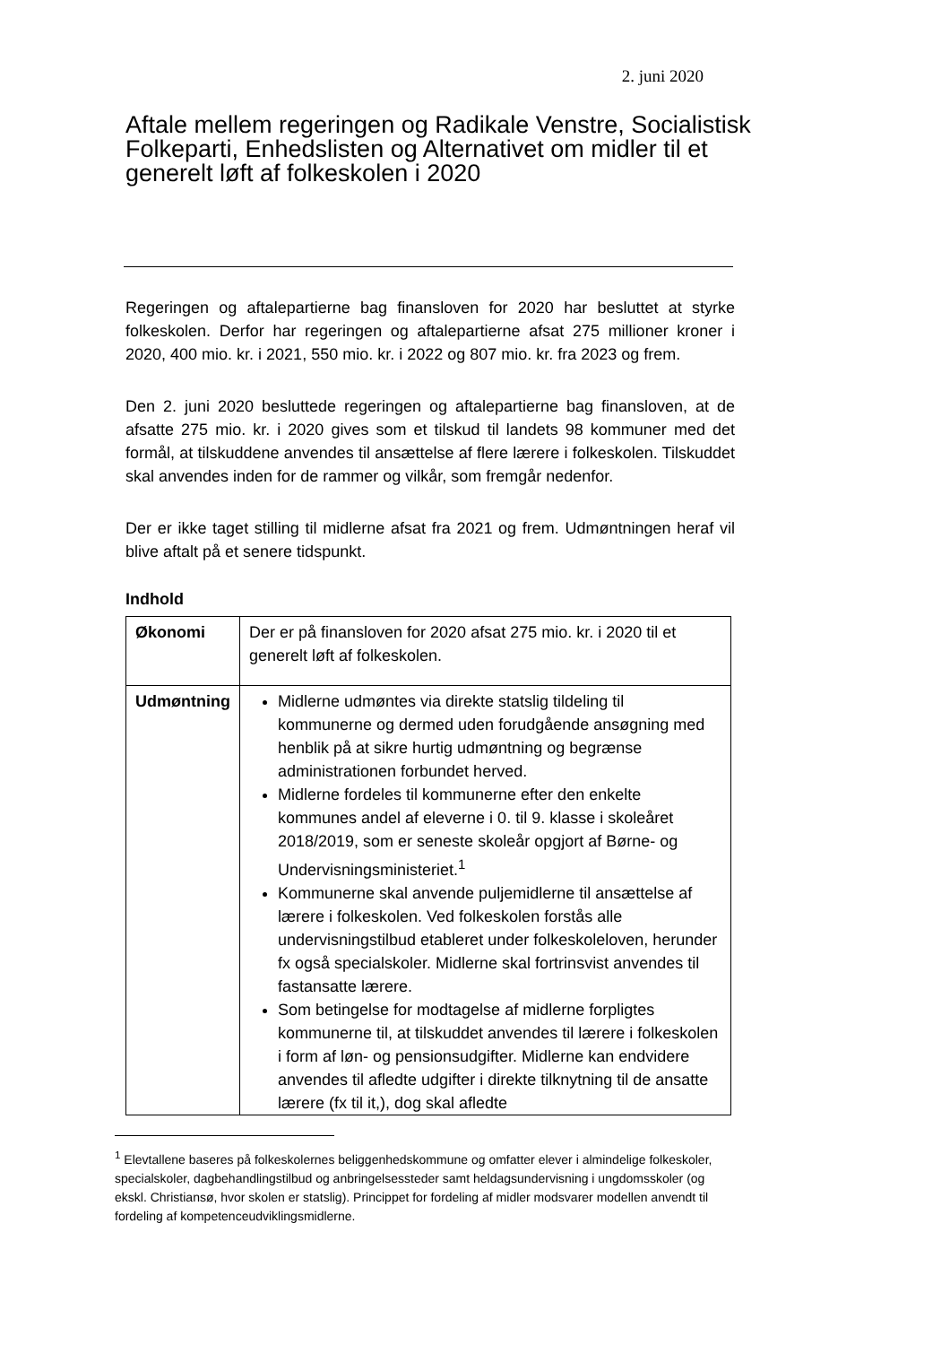2. juni 2020
Aftale mellem regeringen og Radikale Venstre, Socialistisk Folkeparti, Enhedslisten og Alternativet om midler til et generelt løft af folkeskolen i 2020
Regeringen og aftalepartierne bag finansloven for 2020 har besluttet at styrke folkeskolen. Derfor har regeringen og aftalepartierne afsat 275 millioner kroner i 2020, 400 mio. kr. i 2021, 550 mio. kr. i 2022 og 807 mio. kr. fra 2023 og frem.
Den 2. juni 2020 besluttede regeringen og aftalepartierne bag finansloven, at de afsatte 275 mio. kr. i 2020 gives som et tilskud til landets 98 kommuner med det formål, at tilskuddene anvendes til ansættelse af flere lærere i folkeskolen. Tilskuddet skal anvendes inden for de rammer og vilkår, som fremgår nedenfor.
Der er ikke taget stilling til midlerne afsat fra 2021 og frem. Udmøntningen heraf vil blive aftalt på et senere tidspunkt.
Indhold
| Økonomi | Der er på finansloven for 2020 afsat 275 mio. kr. i 2020 til et generelt løft af folkeskolen. |
| Udmøntning | Midlerne udmøntes via direkte statslig tildeling til kommunerne og dermed uden forudgående ansøgning med henblik på at sikre hurtig udmøntning og begrænse administrationen forbundet herved. Midlerne fordeles til kommunerne efter den enkelte kommunes andel af eleverne i 0. til 9. klasse i skoleåret 2018/2019, som er seneste skoleår opgjort af Børne- og Undervisningsministeriet.<sup>1</sup> Kommunerne skal anvende puljemidlerne til ansættelse af lærere i folkeskolen. Ved folkeskolen forstås alle undervisningstilbud etableret under folkeskoleloven, herunder fx også specialskoler. Midlerne skal fortrinsvist anvendes til fastansatte lærere. Som betingelse for modtagelse af midlerne forpligtes kommunerne til, at tilskuddet anvendes til lærere i folkeskolen i form af løn- og pensionsudgifter. Midlerne kan endvidere anvendes til afledte udgifter i direkte tilknytning til de ansatte lærere (fx til it,), dog skal afledte |
<sup>1</sup> Elevtallene baseres på folkeskolernes beliggenhedskommune og omfatter elever i almindelige folkeskoler, specialskoler, dagbehandlingstilbud og anbringelsessteder samt heldagsundervisning i ungdomsskoler (og ekskl. Christiansø, hvor skolen er statslig). Princippet for fordeling af midler modsvarer modellen anvendt til fordeling af kompetenceudviklingsmidlerne.